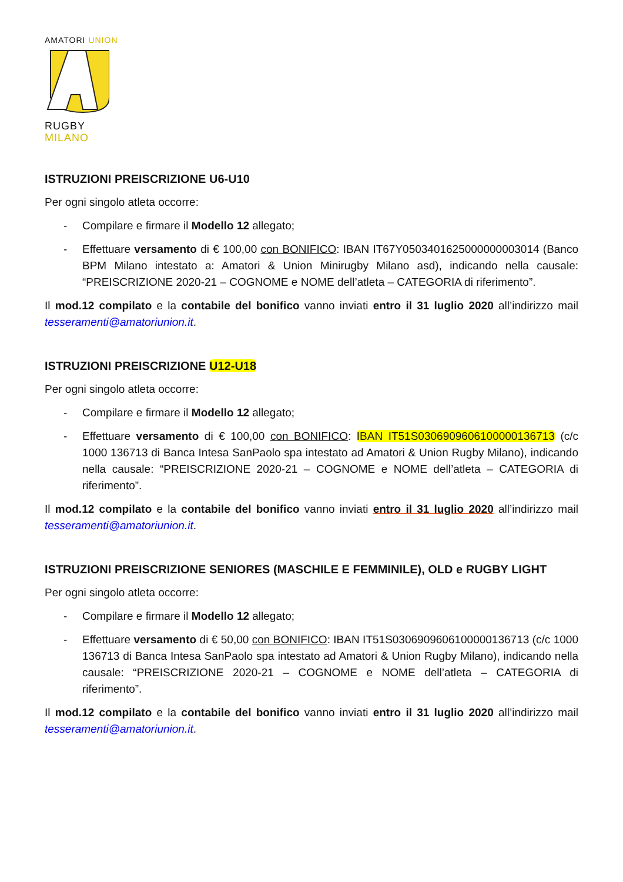AMATORI UNION
RUGBY
MILANO
ISTRUZIONI PREISCRIZIONE U6-U10
Per ogni singolo atleta occorre:
- Compilare e firmare il Modello 12 allegato;
- Effettuare versamento di € 100,00 con BONIFICO: IBAN IT67Y0503401625000000003014 (Banco BPM Milano intestato a: Amatori & Union Minirugby Milano asd), indicando nella causale: “PREISCRIZIONE 2020-21 – COGNOME e NOME dell’atleta – CATEGORIA di riferimento”.
Il mod.12 compilato e la contabile del bonifico vanno inviati entro il 31 luglio 2020 all’indirizzo mail tesseramenti@amatoriunion.it.
ISTRUZIONI PREISCRIZIONE U12-U18
Per ogni singolo atleta occorre:
- Compilare e firmare il Modello 12 allegato;
- Effettuare versamento di € 100,00 con BONIFICO: IBAN IT51S0306909606100000136713 (c/c 1000 136713 di Banca Intesa SanPaolo spa intestato ad Amatori & Union Rugby Milano), indicando nella causale: “PREISCRIZIONE 2020-21 – COGNOME e NOME dell’atleta – CATEGORIA di riferimento”.
Il mod.12 compilato e la contabile del bonifico vanno inviati entro il 31 luglio 2020 all’indirizzo mail tesseramenti@amatoriunion.it.
ISTRUZIONI PREISCRIZIONE SENIORES (MASCHILE E FEMMINILE), OLD e RUGBY LIGHT
Per ogni singolo atleta occorre:
- Compilare e firmare il Modello 12 allegato;
- Effettuare versamento di € 50,00 con BONIFICO: IBAN IT51S0306909606100000136713 (c/c 1000 136713 di Banca Intesa SanPaolo spa intestato ad Amatori & Union Rugby Milano), indicando nella causale: “PREISCRIZIONE 2020-21 – COGNOME e NOME dell’atleta – CATEGORIA di riferimento”.
Il mod.12 compilato e la contabile del bonifico vanno inviati entro il 31 luglio 2020 all’indirizzo mail tesseramenti@amatoriunion.it.